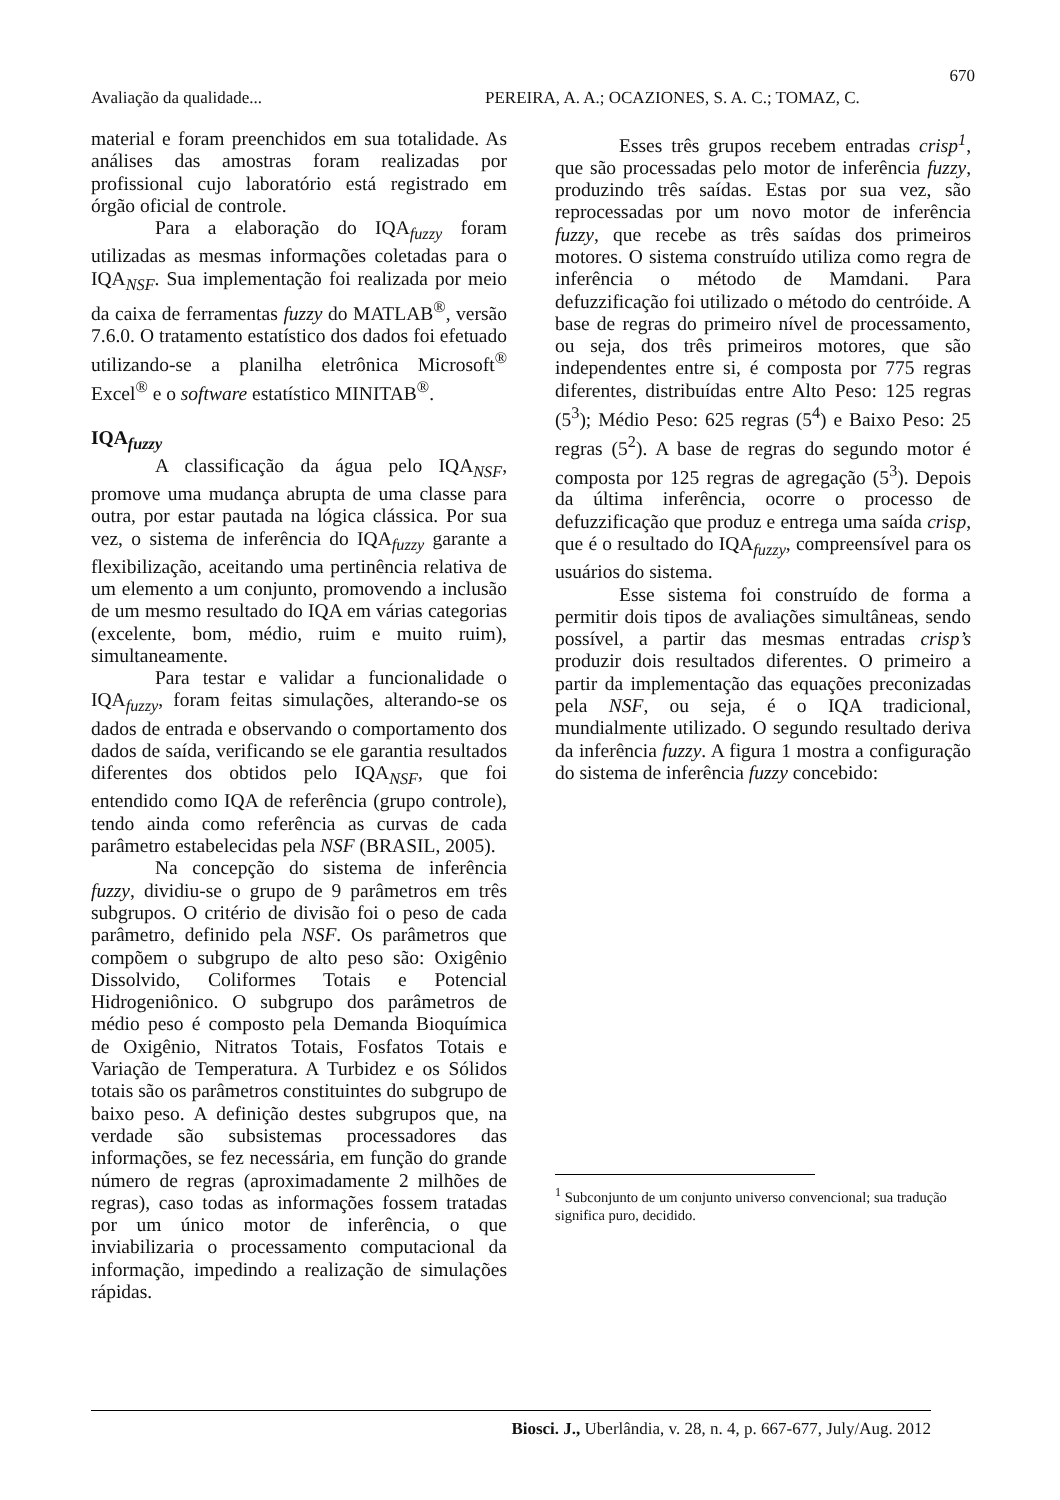670
Avaliação da qualidade... PEREIRA, A. A.; OCAZIONES, S. A. C.; TOMAZ, C.
material e foram preenchidos em sua totalidade. As análises das amostras foram realizadas por profissional cujo laboratório está registrado em órgão oficial de controle.
Para a elaboração do IQA<sub>fuzzy</sub> foram utilizadas as mesmas informações coletadas para o IQA<sub>NSF</sub>. Sua implementação foi realizada por meio da caixa de ferramentas fuzzy do MATLAB<sup>®</sup>, versão 7.6.0. O tratamento estatístico dos dados foi efetuado utilizando-se a planilha eletrônica Microsoft<sup>®</sup> Excel<sup>®</sup> e o software estatístico MINITAB<sup>®</sup>.
IQA<sub>fuzzy</sub>
A classificação da água pelo IQA<sub>NSF</sub>, promove uma mudança abrupta de uma classe para outra, por estar pautada na lógica clássica. Por sua vez, o sistema de inferência do IQA<sub>fuzzy</sub> garante a flexibilização, aceitando uma pertinência relativa de um elemento a um conjunto, promovendo a inclusão de um mesmo resultado do IQA em várias categorias (excelente, bom, médio, ruim e muito ruim), simultaneamente.
Para testar e validar a funcionalidade o IQA<sub>fuzzy</sub>, foram feitas simulações, alterando-se os dados de entrada e observando o comportamento dos dados de saída, verificando se ele garantia resultados diferentes dos obtidos pelo IQA<sub>NSF</sub>, que foi entendido como IQA de referência (grupo controle), tendo ainda como referência as curvas de cada parâmetro estabelecidas pela NSF (BRASIL, 2005).
Na concepção do sistema de inferência fuzzy, dividiu-se o grupo de 9 parâmetros em três subgrupos. O critério de divisão foi o peso de cada parâmetro, definido pela NSF. Os parâmetros que compõem o subgrupo de alto peso são: Oxigênio Dissolvido, Coliformes Totais e Potencial Hidrogeniônico. O subgrupo dos parâmetros de médio peso é composto pela Demanda Bioquímica de Oxigênio, Nitratos Totais, Fosfatos Totais e Variação de Temperatura. A Turbidez e os Sólidos totais são os parâmetros constituintes do subgrupo de baixo peso. A definição destes subgrupos que, na verdade são subsistemas processadores das informações, se fez necessária, em função do grande número de regras (aproximadamente 2 milhões de regras), caso todas as informações fossem tratadas por um único motor de inferência, o que inviabilizaria o processamento computacional da informação, impedindo a realização de simulações rápidas.
Esses três grupos recebem entradas crisp<sup>1</sup>, que são processadas pelo motor de inferência fuzzy, produzindo três saídas. Estas por sua vez, são reprocessadas por um novo motor de inferência fuzzy, que recebe as três saídas dos primeiros motores. O sistema construído utiliza como regra de inferência o método de Mamdani. Para defuzzificação foi utilizado o método do centróide. A base de regras do primeiro nível de processamento, ou seja, dos três primeiros motores, que são independentes entre si, é composta por 775 regras diferentes, distribuídas entre Alto Peso: 125 regras (5<sup>3</sup>); Médio Peso: 625 regras (5<sup>4</sup>) e Baixo Peso: 25 regras (5<sup>2</sup>). A base de regras do segundo motor é composta por 125 regras de agregação (5<sup>3</sup>). Depois da última inferência, ocorre o processo de defuzzificação que produz e entrega uma saída crisp, que é o resultado do IQA<sub>fuzzy</sub>, compreensível para os usuários do sistema.
Esse sistema foi construído de forma a permitir dois tipos de avaliações simultâneas, sendo possível, a partir das mesmas entradas crisp’s produzir dois resultados diferentes. O primeiro a partir da implementação das equações preconizadas pela NSF, ou seja, é o IQA tradicional, mundialmente utilizado. O segundo resultado deriva da inferência fuzzy. A figura 1 mostra a configuração do sistema de inferência fuzzy concebido:
<sup>1</sup> Subconjunto de um conjunto universo convencional; sua tradução significa puro, decidido.
Biosci. J., Uberlândia, v. 28, n. 4, p. 667-677, July/Aug. 2012